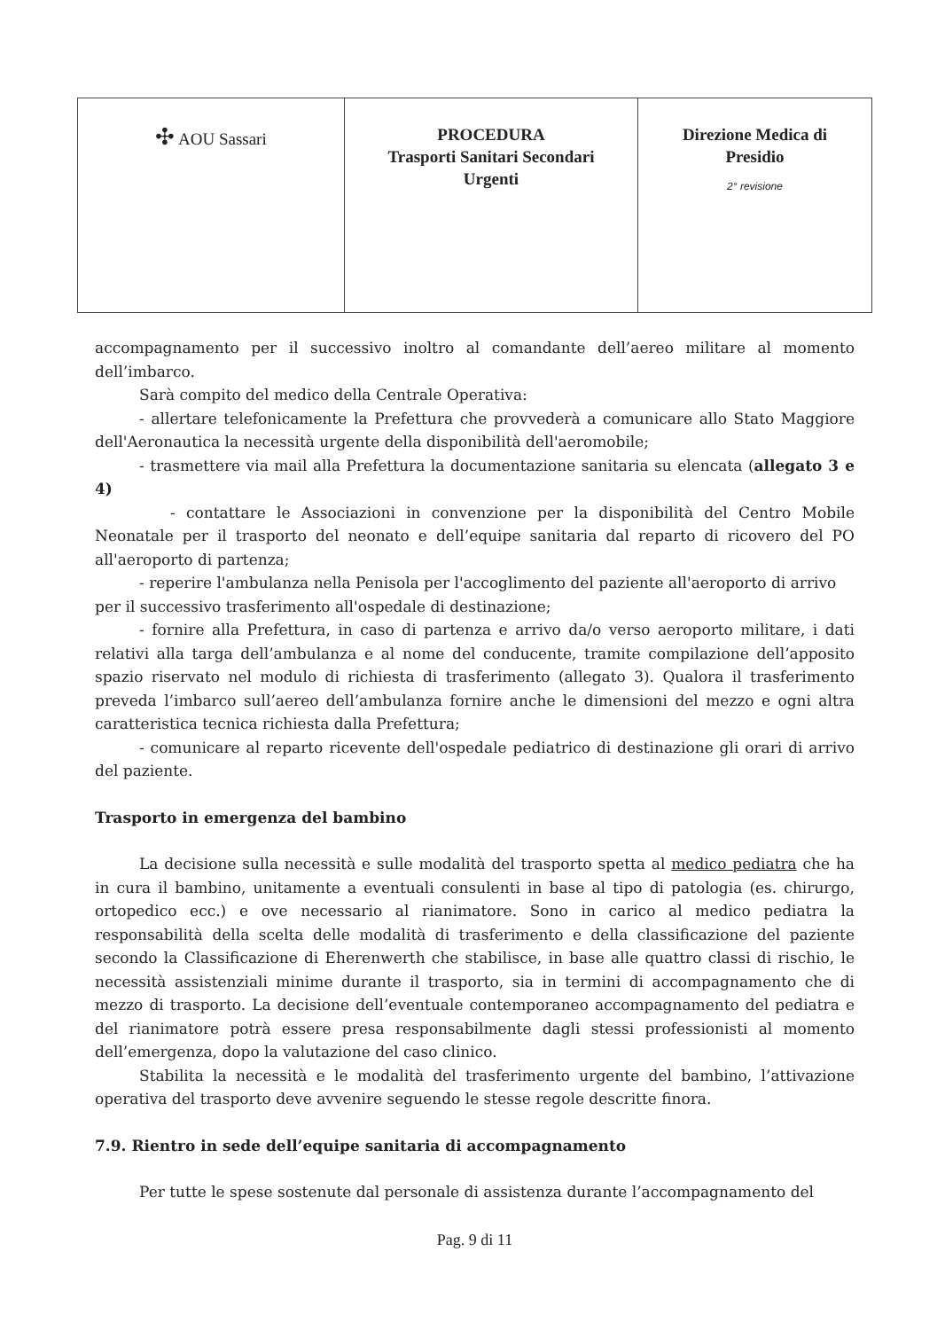| ✣ AOU Sassari | PROCEDURA Trasporti Sanitari Secondari Urgenti | Direzione Medica di Presidio 2° revisione |
accompagnamento per il successivo inoltro al comandante dell’aereo militare al momento dell’imbarco.
Sarà compito del medico della Centrale Operativa:
- allertare telefonicamente la Prefettura che provvederà a comunicare allo Stato Maggiore dell'Aeronautica la necessità urgente della disponibilità dell'aeromobile;
- trasmettere via mail alla Prefettura la documentazione sanitaria su elencata (allegato 3 e 4)
- contattare le Associazioni in convenzione per la disponibilità del Centro Mobile Neonatale per il trasporto del neonato e dell’equipe sanitaria dal reparto di ricovero del PO all'aeroporto di partenza;
- reperire l'ambulanza nella Penisola per l'accoglimento del paziente all'aeroporto di arrivo
per il successivo trasferimento all'ospedale di destinazione;
- fornire alla Prefettura, in caso di partenza e arrivo da/o verso aeroporto militare, i dati relativi alla targa dell’ambulanza e al nome del conducente, tramite compilazione dell’apposito spazio riservato nel modulo di richiesta di trasferimento (allegato 3). Qualora il trasferimento preveda l’imbarco sull’aereo dell’ambulanza fornire anche le dimensioni del mezzo e ogni altra caratteristica tecnica richiesta dalla Prefettura;
- comunicare al reparto ricevente dell'ospedale pediatrico di destinazione gli orari di arrivo del paziente.
Trasporto in emergenza del bambino
La decisione sulla necessità e sulle modalità del trasporto spetta al medico pediatra che ha in cura il bambino, unitamente a eventuali consulenti in base al tipo di patologia (es. chirurgo, ortopedico ecc.) e ove necessario al rianimatore. Sono in carico al medico pediatra la responsabilità della scelta delle modalità di trasferimento e della classificazione del paziente secondo la Classificazione di Eherenwerth che stabilisce, in base alle quattro classi di rischio, le necessità assistenziali minime durante il trasporto, sia in termini di accompagnamento che di mezzo di trasporto. La decisione dell’eventuale contemporaneo accompagnamento del pediatra e del rianimatore potrà essere presa responsabilmente dagli stessi professionisti al momento dell’emergenza, dopo la valutazione del caso clinico.
Stabilita la necessità e le modalità del trasferimento urgente del bambino, l’attivazione operativa del trasporto deve avvenire seguendo le stesse regole descritte finora.
7.9. Rientro in sede dell’equipe sanitaria di accompagnamento
Per tutte le spese sostenute dal personale di assistenza durante l’accompagnamento del
Pag. 9 di 11